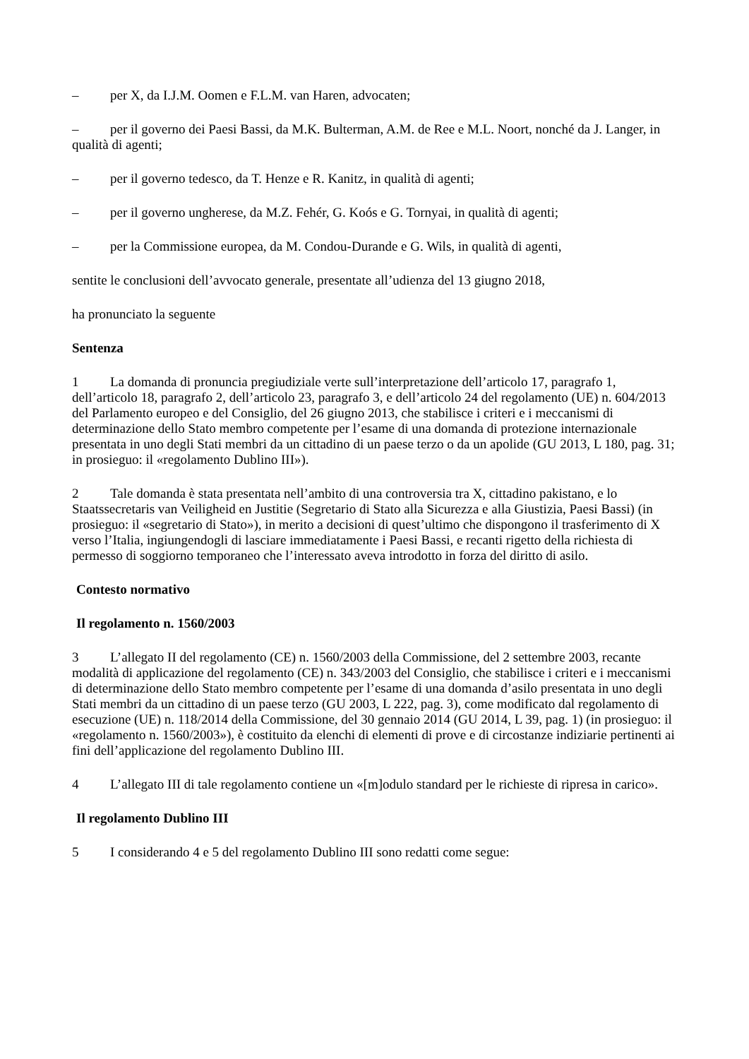– per X, da I.J.M. Oomen e F.L.M. van Haren, advocaten;
– per il governo dei Paesi Bassi, da M.K. Bulterman, A.M. de Ree e M.L. Noort, nonché da J. Langer, in qualità di agenti;
– per il governo tedesco, da T. Henze e R. Kanitz, in qualità di agenti;
– per il governo ungherese, da M.Z. Fehér, G. Koós e G. Tornyai, in qualità di agenti;
– per la Commissione europea, da M. Condou-Durande e G. Wils, in qualità di agenti,
sentite le conclusioni dell’avvocato generale, presentate all’udienza del 13 giugno 2018,
ha pronunciato la seguente
Sentenza
1 La domanda di pronuncia pregiudiziale verte sull’interpretazione dell’articolo 17, paragrafo 1, dell’articolo 18, paragrafo 2, dell’articolo 23, paragrafo 3, e dell’articolo 24 del regolamento (UE) n. 604/2013 del Parlamento europeo e del Consiglio, del 26 giugno 2013, che stabilisce i criteri e i meccanismi di determinazione dello Stato membro competente per l’esame di una domanda di protezione internazionale presentata in uno degli Stati membri da un cittadino di un paese terzo o da un apolide (GU 2013, L 180, pag. 31; in prosieguo: il «regolamento Dublino III»).
2 Tale domanda è stata presentata nell’ambito di una controversia tra X, cittadino pakistano, e lo Staatssecretaris van Veiligheid en Justitie (Segretario di Stato alla Sicurezza e alla Giustizia, Paesi Bassi) (in prosieguo: il «segretario di Stato»), in merito a decisioni di quest’ultimo che dispongono il trasferimento di X verso l’Italia, ingiungendogli di lasciare immediatamente i Paesi Bassi, e recanti rigetto della richiesta di permesso di soggiorno temporaneo che l’interessato aveva introdotto in forza del diritto di asilo.
Contesto normativo
Il regolamento n. 1560/2003
3 L’allegato II del regolamento (CE) n. 1560/2003 della Commissione, del 2 settembre 2003, recante modalità di applicazione del regolamento (CE) n. 343/2003 del Consiglio, che stabilisce i criteri e i meccanismi di determinazione dello Stato membro competente per l’esame di una domanda d’asilo presentata in uno degli Stati membri da un cittadino di un paese terzo (GU 2003, L 222, pag. 3), come modificato dal regolamento di esecuzione (UE) n. 118/2014 della Commissione, del 30 gennaio 2014 (GU 2014, L 39, pag. 1) (in prosieguo: il «regolamento n. 1560/2003»), è costituito da elenchi di elementi di prove e di circostanze indiziarie pertinenti ai fini dell’applicazione del regolamento Dublino III.
4 L’allegato III di tale regolamento contiene un «[m]odulo standard per le richieste di ripresa in carico».
Il regolamento Dublino III
5 I considerando 4 e 5 del regolamento Dublino III sono redatti come segue: